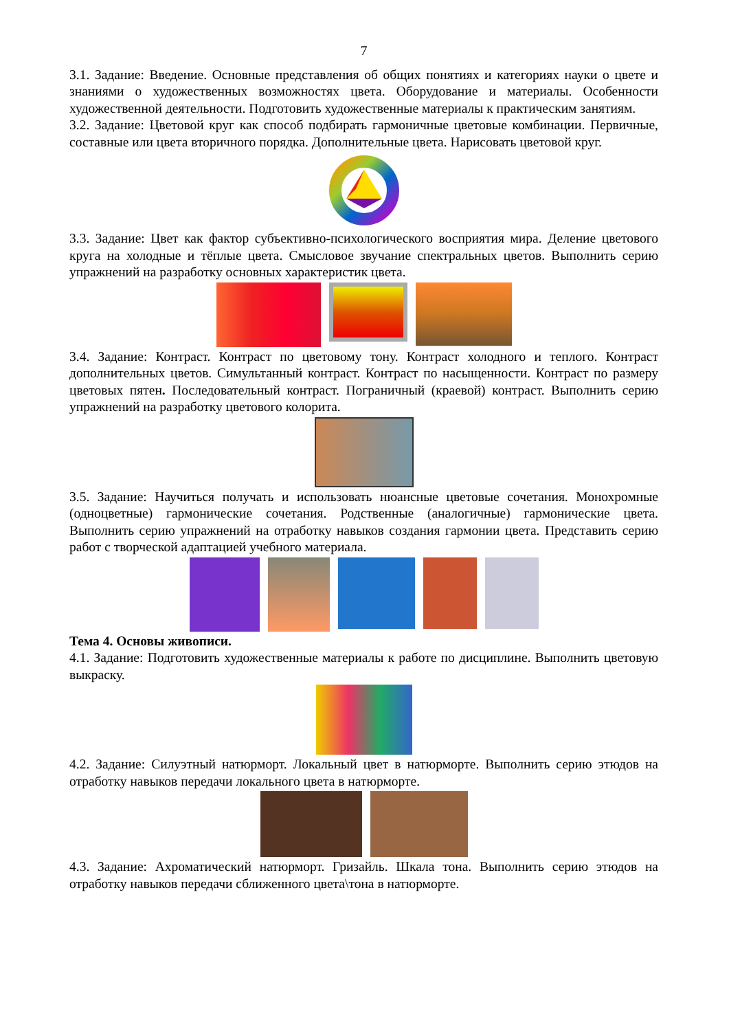7
3.1. Задание: Введение. Основные представления об общих понятиях и категориях науки о цвете и знаниями о художественных возможностях цвета. Оборудование и материалы. Особенности художественной деятельности. Подготовить художественные материалы к практическим занятиям.
3.2. Задание: Цветовой круг как способ подбирать гармоничные цветовые комбинации. Первичные, составные или цвета вторичного порядка. Дополнительные цвета. Нарисовать цветовой круг.
3.3. Задание: Цвет как фактор субъективно-психологического восприятия мира. Деление цветового круга на холодные и тёплые цвета. Смысловое звучание спектральных цветов. Выполнить серию упражнений на разработку основных характеристик цвета.
3.4. Задание: Контраст. Контраст по цветовому тону. Контраст холодного и теплого. Контраст дополнительных цветов. Симультанный контраст. Контраст по насыщенности. Контраст по размеру цветовых пятен. Последовательный контраст. Пограничный (краевой) контраст. Выполнить серию упражнений на разработку цветового колорита.
3.5. Задание: Научиться получать и использовать нюансные цветовые сочетания. Монохромные (одноцветные) гармонические сочетания. Родственные (аналогичные) гармонические цвета. Выполнить серию упражнений на отработку навыков создания гармонии цвета. Представить серию работ с творческой адаптацией учебного материала.
Тема 4. Основы живописи.
4.1. Задание: Подготовить художественные материалы к работе по дисциплине. Выполнить цветовую выкраску.
4.2. Задание: Силуэтный натюрморт. Локальный цвет в натюрморте. Выполнить серию этюдов на отработку навыков передачи локального цвета в натюрморте.
4.3. Задание: Ахроматический натюрморт. Гризайль. Шкала тона. Выполнить серию этюдов на отработку навыков передачи сближенного цвета\тона в натюрморте.